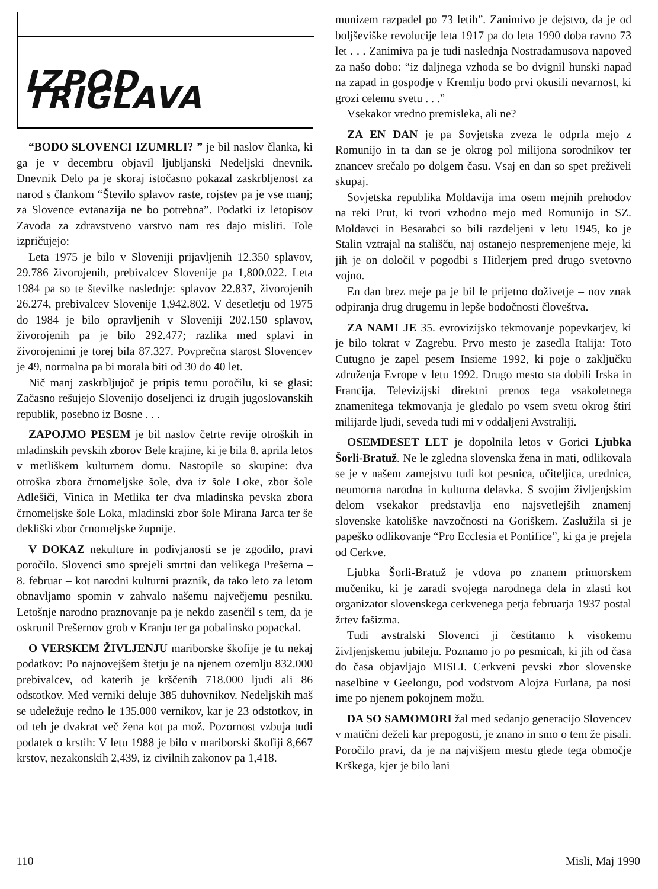IZPOD TRIGLAVA
“BODO SLOVENCI IZUMRLI? ” je bil naslov članka, ki ga je v decembru objavil ljubljanski Nedeljski dnevnik. Dnevnik Delo pa je skoraj istočasno pokazal zaskrbljenost za narod s člankom “Število splavov raste, rojstev pa je vse manj; za Slovence evtanazija ne bo potrebna”. Podatki iz letopisov Zavoda za zdravstveno varstvo nam res dajo misliti. Tole izpričujejo:
Leta 1975 je bilo v Sloveniji prijavljenih 12.350 splavov, 29.786 živorojenih, prebivalcev Slovenije pa 1,800.022. Leta 1984 pa so te številke naslednje: splavov 22.837, živorojenih 26.274, prebivalcev Slovenije 1,942.802. V desetletju od 1975 do 1984 je bilo opravljenih v Sloveniji 202.150 splavov, živorojenih pa je bilo 292.477; razlika med splavi in živorojenimi je torej bila 87.327. Povprečna starost Slovencev je 49, normalna pa bi morala biti od 30 do 40 let.
Nič manj zaskrbljujoč je pripis temu poročilu, ki se glasi: Začasno rešujejo Slovenijo doseljenci iz drugih jugoslovanskih republik, posebno iz Bosne . . .
ZAPOJMO PESEM je bil naslov četrte revije otroških in mladinskih pevskih zborov Bele krajine, ki je bila 8. aprila letos v metliškem kulturnem domu. Nastopile so skupine: dva otroška zbora črnomeljske šole, dva iz šole Loke, zbor šole Adlešiči, Vinica in Metlika ter dva mladinska pevska zbora črnomeljske šole Loka, mladinski zbor šole Mirana Jarca ter še dekliški zbor črnomeljske župnije.
V DOKAZ nekulture in podivjanosti se je zgodilo, pravi poročilo. Slovenci smo sprejeli smrtni dan velikega Prešerna – 8. februar – kot narodni kulturni praznik, da tako leto za letom obnavljamo spomin v zahvalo našemu največjemu pesniku. Letošnje narodno praznovanje pa je nekdo zasenčil s tem, da je oskrunil Prešernov grob v Kranju ter ga pobalinsko popackal.
O VERSKEM ŽIVLJENJU mariborske škofije je tu nekaj podatkov: Po najnovejšem štetju je na njenem ozemlju 832.000 prebivalcev, od katerih je krščenih 718.000 ljudi ali 86 odstotkov. Med verniki deluje 385 duhovnikov. Nedeljskih maš se udeležuje redno le 135.000 vernikov, kar je 23 odstotkov, in od teh je dvakrat več žena kot pa mož. Pozornost vzbuja tudi podatek o krstih: V letu 1988 je bilo v mariborski škofiji 8,667 krstov, nezakonskih 2,439, iz civilnih zakonov pa 1,418.
munizem razpadel po 73 letih”. Zanimivo je dejstvo, da je od boljševiške revolucije leta 1917 pa do leta 1990 doba ravno 73 let . . . Zanimiva pa je tudi naslednja Nostradamusova napoved za našo dobo: “iz daljnega vzhoda se bo dvignil hunski napad na zapad in gospodje v Kremlju bodo prvi okusili nevarnost, ki grozi celemu svetu . . .”
Vsekakor vredno premisleka, ali ne?
ZA EN DAN je pa Sovjetska zveza le odprla mejo z Romunijo in ta dan se je okrog pol milijona sorodnikov ter znancev srečalo po dolgem času. Vsaj en dan so spet preživeli skupaj.
Sovjetska republika Moldavija ima osem mejnih prehodov na reki Prut, ki tvori vzhodno mejo med Romunijo in SZ. Moldavci in Besarabci so bili razdeljeni v letu 1945, ko je Stalin vztrajal na stališču, naj ostanejo nespremenjene meje, ki jih je on določil v pogodbi s Hitlerjem pred drugo svetovno vojno.
En dan brez meje pa je bil le prijetno doživetje – nov znak odpiranja drug drugemu in lepše bodočnosti človeštva.
ZA NAMI JE 35. evrovizijsko tekmovanje popevkarjev, ki je bilo tokrat v Zagrebu. Prvo mesto je zasedla Italija: Toto Cutugno je zapel pesem Insieme 1992, ki poje o zaključku združenja Evrope v letu 1992. Drugo mesto sta dobili Irska in Francija. Televizijski direktni prenos tega vsakoletnega znamenitega tekmovanja je gledalo po vsem svetu okrog štiri milijarde ljudi, seveda tudi mi v oddaljeni Avstraliji.
OSEMDESET LET je dopolnila letos v Gorici Ljubka Šorli-Bratuž. Ne le zgledna slovenska žena in mati, odlikovala se je v našem zamejstvu tudi kot pesnica, učiteljica, urednica, neumorna narodna in kulturna delavka. S svojim življenjskim delom vsekakor predstavlja eno najsvetlejših znamenj slovenske katoliške navzočnosti na Goriškem. Zaslužila si je papeško odlikovanje “Pro Ecclesia et Pontifice”, ki ga je prejela od Cerkve.
Ljubka Šorli-Bratuž je vdova po znanem primorskem mučeniku, ki je zaradi svojega narodnega dela in zlasti kot organizator slovenskega cerkvenega petja februarja 1937 postal žrtev fašizma.
Tudi avstralski Slovenci ji čestitamo k visokemu življenjskemu jubileju. Poznamo jo po pesmicah, ki jih od časa do časa objavljajo MISLI. Cerkveni pevski zbor slovenske naselbine v Geelongu, pod vodstvom Alojza Furlana, pa nosi ime po njenem pokojnem možu.
DA SO SAMOMORI žal med sedanjo generacijo Slovencev v matični deželi kar prepogosti, je znano in smo o tem že pisali. Poročilo pravi, da je na najvišjem mestu glede tega območje Krškega, kjer je bilo lani
110 Misli, Maj 1990